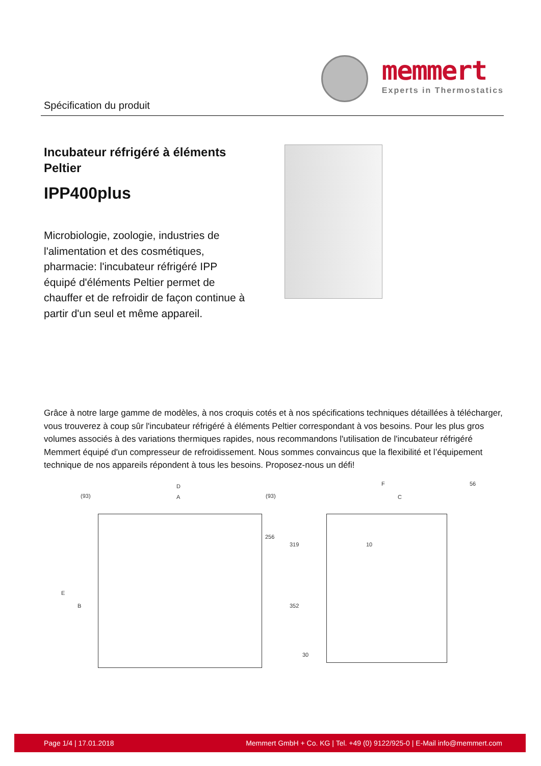Spécification du produit
memmert
Experts in Thermostatics
Incubateur réfrigéré à éléments Peltier
IPP400plus
Microbiologie, zoologie, industries de l'alimentation et des cosmétiques, pharmacie: l'incubateur réfrigéré IPP équipé d'éléments Peltier permet de chauffer et de refroidir de façon continue à partir d'un seul et même appareil.
Grâce à notre large gamme de modèles, à nos croquis cotés et à nos spécifications techniques détaillées à télécharger, vous trouverez à coup sûr l'incubateur réfrigéré à éléments Peltier correspondant à vos besoins. Pour les plus gros volumes associés à des variations thermiques rapides, nous recommandons l'utilisation de l'incubateur réfrigéré Memmert équipé d'un compresseur de refroidissement. Nous sommes convaincus que la flexibilité et l’équipement technique de nos appareils répondent à tous les besoins. Proposez-nous un défi!
D
(93) A (93)
F 56
C
256
319 10
E
B 352
30
Page 1/4 | 17.01.2018 Memmert GmbH + Co. KG | Tel. +49 (0) 9122/925-0 | E-Mail info@memmert.com